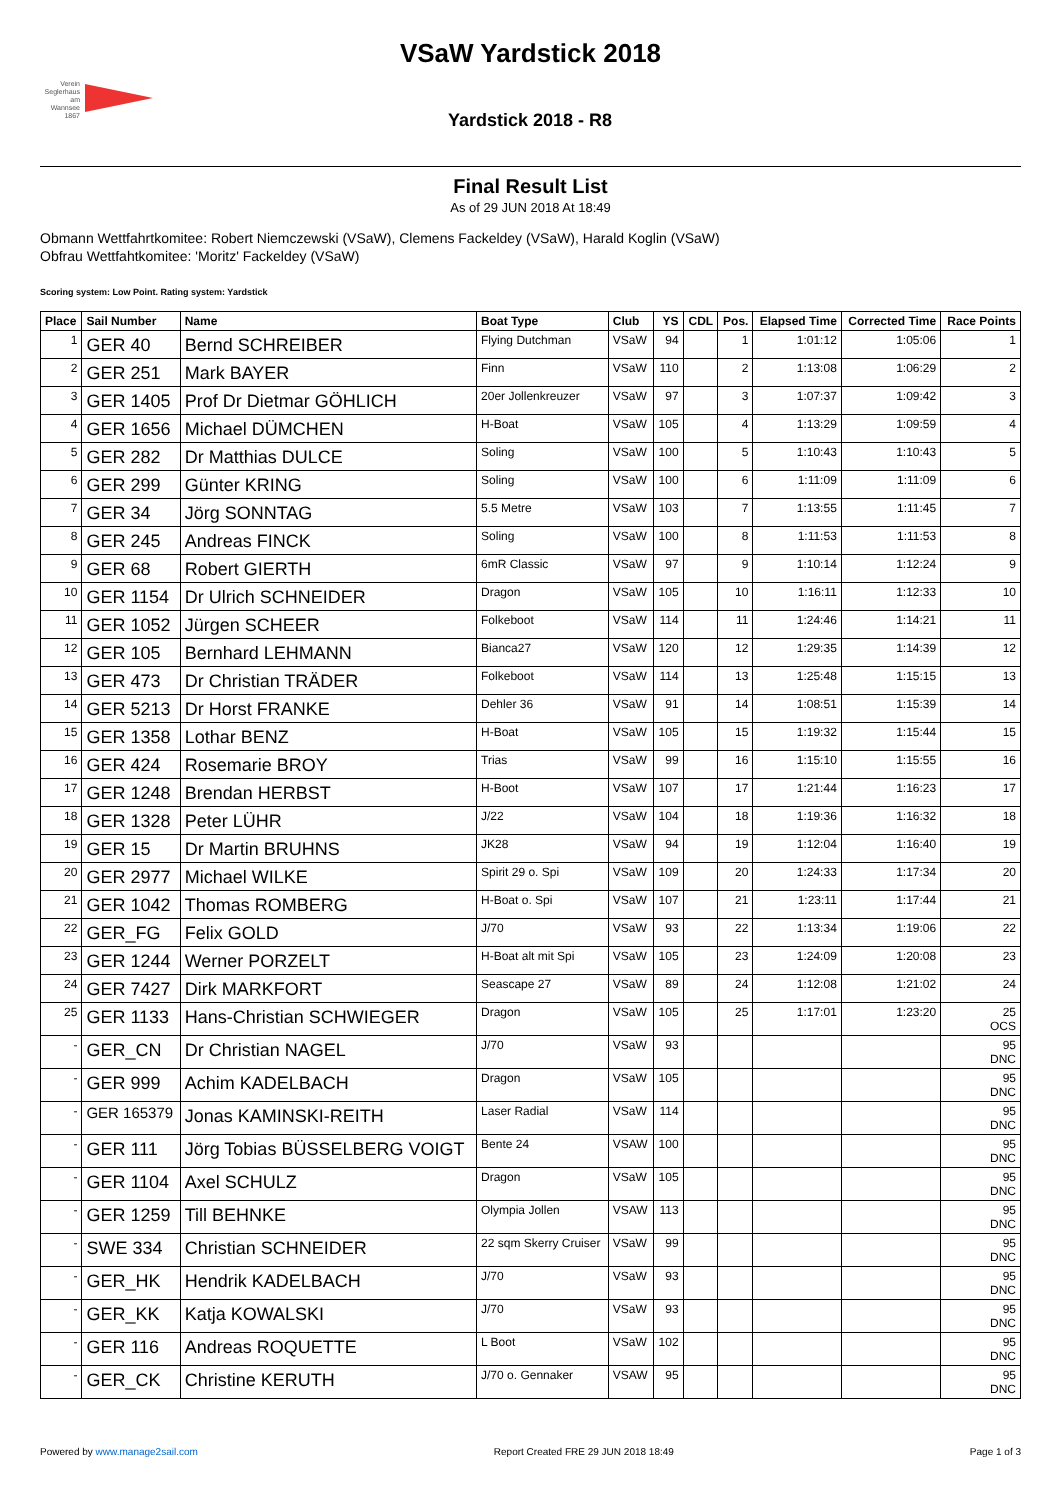Verein Seglerhaus am Wannsee 1867
VSaW Yardstick 2018
Yardstick 2018 - R8
Final Result List
As of 29 JUN 2018 At 18:49
Obmann Wettfahrtkomitee: Robert Niemczewski (VSaW), Clemens Fackeldey (VSaW), Harald Koglin (VSaW)
Obfrau Wettfahtkomitee: 'Moritz' Fackeldey (VSaW)
Scoring system: Low Point. Rating system: Yardstick
| Place | Sail Number | Name | Boat Type | Club | YS | CDL | Pos. | Elapsed Time | Corrected Time | Race Points |
| --- | --- | --- | --- | --- | --- | --- | --- | --- | --- | --- |
| 1 | GER 40 | Bernd SCHREIBER | Flying Dutchman | VSaW | 94 | | 1 | 1:01:12 | 1:05:06 | 1 |
| 2 | GER 251 | Mark BAYER | Finn | VSaW | 110 | | 2 | 1:13:08 | 1:06:29 | 2 |
| 3 | GER 1405 | Prof Dr Dietmar GÖHLICH | 20er Jollenkreuzer | VSaW | 97 | | 3 | 1:07:37 | 1:09:42 | 3 |
| 4 | GER 1656 | Michael DÜMCHEN | H-Boat | VSaW | 105 | | 4 | 1:13:29 | 1:09:59 | 4 |
| 5 | GER 282 | Dr Matthias DULCE | Soling | VSaW | 100 | | 5 | 1:10:43 | 1:10:43 | 5 |
| 6 | GER 299 | Günter KRING | Soling | VSaW | 100 | | 6 | 1:11:09 | 1:11:09 | 6 |
| 7 | GER 34 | Jörg SONNTAG | 5.5 Metre | VSaW | 103 | | 7 | 1:13:55 | 1:11:45 | 7 |
| 8 | GER 245 | Andreas FINCK | Soling | VSaW | 100 | | 8 | 1:11:53 | 1:11:53 | 8 |
| 9 | GER 68 | Robert GIERTH | 6mR Classic | VSaW | 97 | | 9 | 1:10:14 | 1:12:24 | 9 |
| 10 | GER 1154 | Dr Ulrich SCHNEIDER | Dragon | VSaW | 105 | | 10 | 1:16:11 | 1:12:33 | 10 |
| 11 | GER 1052 | Jürgen SCHEER | Folkeboot | VSaW | 114 | | 11 | 1:24:46 | 1:14:21 | 11 |
| 12 | GER 105 | Bernhard LEHMANN | Bianca27 | VSaW | 120 | | 12 | 1:29:35 | 1:14:39 | 12 |
| 13 | GER 473 | Dr Christian TRÄDER | Folkeboot | VSaW | 114 | | 13 | 1:25:48 | 1:15:15 | 13 |
| 14 | GER 5213 | Dr Horst FRANKE | Dehler 36 | VSaW | 91 | | 14 | 1:08:51 | 1:15:39 | 14 |
| 15 | GER 1358 | Lothar BENZ | H-Boat | VSaW | 105 | | 15 | 1:19:32 | 1:15:44 | 15 |
| 16 | GER 424 | Rosemarie BROY | Trias | VSaW | 99 | | 16 | 1:15:10 | 1:15:55 | 16 |
| 17 | GER 1248 | Brendan HERBST | H-Boot | VSaW | 107 | | 17 | 1:21:44 | 1:16:23 | 17 |
| 18 | GER 1328 | Peter LÜHR | J/22 | VSaW | 104 | | 18 | 1:19:36 | 1:16:32 | 18 |
| 19 | GER 15 | Dr Martin BRUHNS | JK28 | VSaW | 94 | | 19 | 1:12:04 | 1:16:40 | 19 |
| 20 | GER 2977 | Michael WILKE | Spirit 29 o. Spi | VSaW | 109 | | 20 | 1:24:33 | 1:17:34 | 20 |
| 21 | GER 1042 | Thomas ROMBERG | H-Boat o. Spi | VSaW | 107 | | 21 | 1:23:11 | 1:17:44 | 21 |
| 22 | GER_FG | Felix GOLD | J/70 | VSaW | 93 | | 22 | 1:13:34 | 1:19:06 | 22 |
| 23 | GER 1244 | Werner PORZELT | H-Boat alt mit Spi | VSaW | 105 | | 23 | 1:24:09 | 1:20:08 | 23 |
| 24 | GER 7427 | Dirk MARKFORT | Seascape 27 | VSaW | 89 | | 24 | 1:12:08 | 1:21:02 | 24 |
| 25 | GER 1133 | Hans-Christian SCHWIEGER | Dragon | VSaW | 105 | | 25 | 1:17:01 | 1:23:20 | 25 OCS |
| - | GER_CN | Dr Christian NAGEL | J/70 | VSaW | 93 | | | | | 95 DNC |
| - | GER 999 | Achim KADELBACH | Dragon | VSaW | 105 | | | | | 95 DNC |
| - | GER 165379 | Jonas KAMINSKI-REITH | Laser Radial | VSaW | 114 | | | | | 95 DNC |
| - | GER 111 | Jörg Tobias BÜSSELBERG VOIGT | Bente 24 | VSAW | 100 | | | | | 95 DNC |
| - | GER 1104 | Axel SCHULZ | Dragon | VSaW | 105 | | | | | 95 DNC |
| - | GER 1259 | Till BEHNKE | Olympia Jollen | VSAW | 113 | | | | | 95 DNC |
| - | SWE 334 | Christian SCHNEIDER | 22 sqm Skerry Cruiser | VSaW | 99 | | | | | 95 DNC |
| - | GER_HK | Hendrik KADELBACH | J/70 | VSaW | 93 | | | | | 95 DNC |
| - | GER_KK | Katja KOWALSKI | J/70 | VSaW | 93 | | | | | 95 DNC |
| - | GER 116 | Andreas ROQUETTE | L Boot | VSaW | 102 | | | | | 95 DNC |
| - | GER_CK | Christine KERUTH | J/70 o. Gennaker | VSAW | 95 | | | | | 95 DNC |
Powered by www.manage2sail.com Report Created FRE 29 JUN 2018 18:49 Page 1 of 3